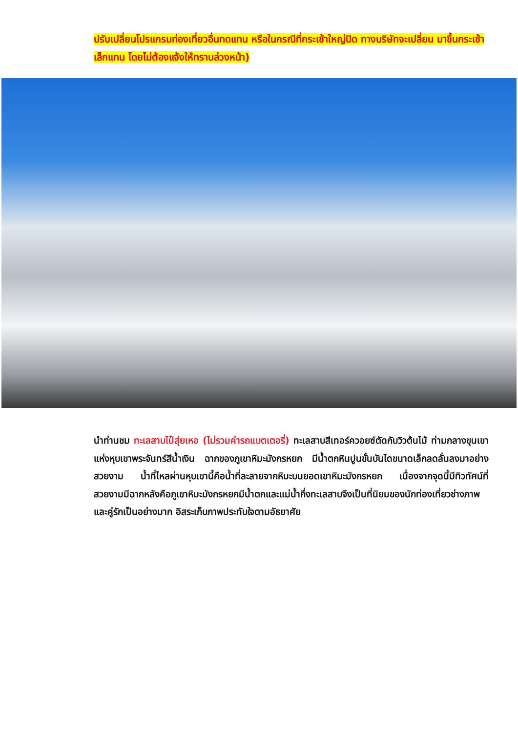ปรับเปลี่ยนโปรแกรมท่องเที่ยวอื่นทดแทน หรือในกรณีที่กระเช้าใหญ่ปิด ทางบริษัทจะเปลี่ยน มาขึ้นกระเช้าเล็กแทน โดยไม่ต้องแจ้งให้ทราบล่วงหน้า)
นำท่านชม ทะเลสาบไป๋สุ่ยเหอ (ไม่รวมค่ารถแบตเตอรี่) ทะเลสาบสีเทอร์ควอยซ์ตัดกับวิวต้นไม้ ท่ามกลางขุนเขาแห่งหุบเขาพระจันทร์สีน้ำเงิน ฉากของภูเขาหิมะมังกรหยก มีน้ำตกหินปูนขั้นบันไดขนาดเล็กลดลั่นลงมาอย่างสวยงาม น้ำที่ไหลผ่านหุบเขานี้คือน้ำที่ละลายจากหิมะบนยอดเขาหิมะมังกรหยก เนื่องจากจุดนี้มีทิวทัศน์ที่สวยงามมีฉากหลังคือภูเขาหิมะมังกรหยกมีน้ำตกและแม่น้ำกึ่งทะเลสาบจึงเป็นที่นิยมของนักท่องเที่ยวช่างภาพและคู่รักเป็นอย่างมาก อิสระเก็บภาพประทับใจตามอัธยาศัย